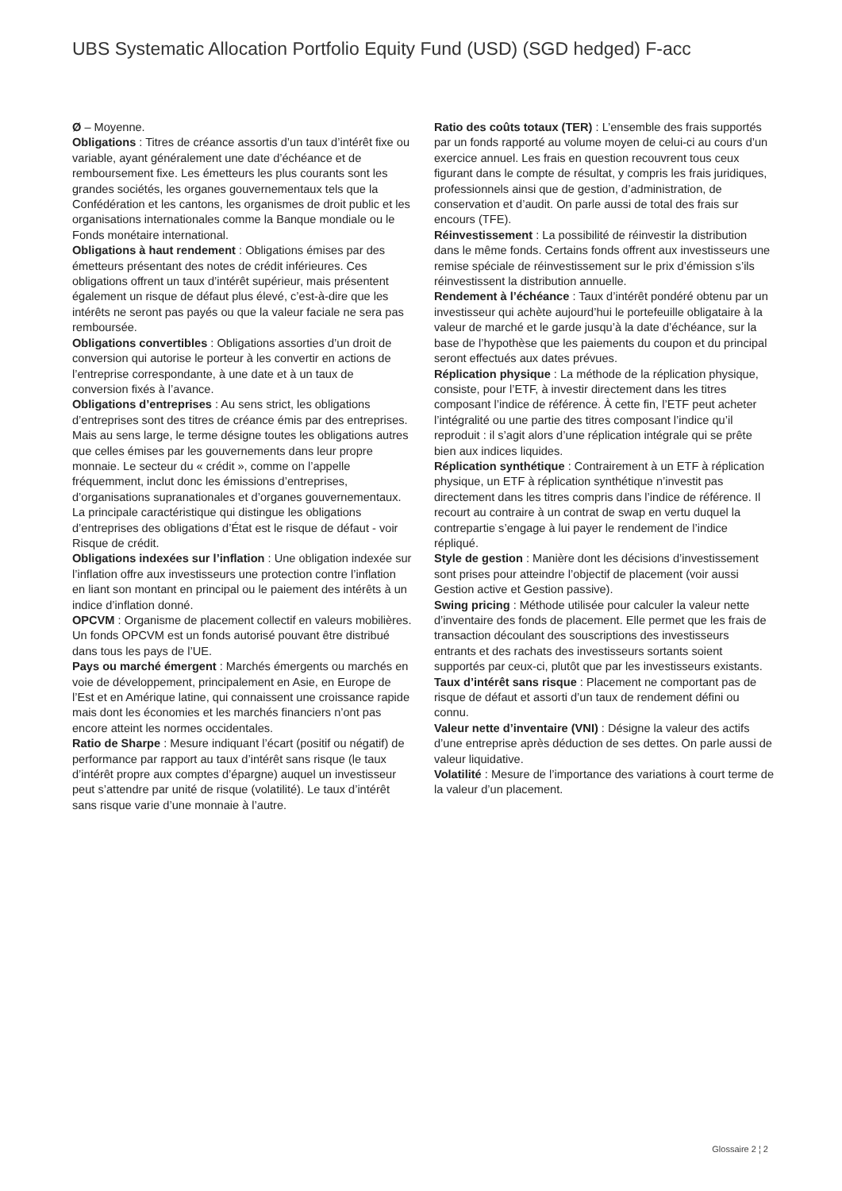UBS Systematic Allocation Portfolio Equity Fund (USD) (SGD hedged) F-acc
Ø – Moyenne.
Obligations : Titres de créance assortis d’un taux d’intérêt fixe ou variable, ayant généralement une date d’échéance et de remboursement fixe. Les émetteurs les plus courants sont les grandes sociétés, les organes gouvernementaux tels que la Confédération et les cantons, les organismes de droit public et les organisations internationales comme la Banque mondiale ou le Fonds monétaire international.
Obligations à haut rendement : Obligations émises par des émetteurs présentant des notes de crédit inférieures. Ces obligations offrent un taux d’intérêt supérieur, mais présentent également un risque de défaut plus élevé, c’est-à-dire que les intérêts ne seront pas payés ou que la valeur faciale ne sera pas remboursée.
Obligations convertibles : Obligations assorties d’un droit de conversion qui autorise le porteur à les convertir en actions de l’entreprise correspondante, à une date et à un taux de conversion fixés à l’avance.
Obligations d’entreprises : Au sens strict, les obligations d’entreprises sont des titres de créance émis par des entreprises. Mais au sens large, le terme désigne toutes les obligations autres que celles émises par les gouvernements dans leur propre monnaie. Le secteur du « crédit », comme on l’appelle fréquemment, inclut donc les émissions d’entreprises, d’organisations supranationales et d’organes gouvernementaux. La principale caractéristique qui distingue les obligations d’entreprises des obligations d’État est le risque de défaut - voir Risque de crédit.
Obligations indexées sur l’inflation : Une obligation indexée sur l’inflation offre aux investisseurs une protection contre l’inflation en liant son montant en principal ou le paiement des intérêts à un indice d’inflation donné.
OPCVM : Organisme de placement collectif en valeurs mobilières. Un fonds OPCVM est un fonds autorisé pouvant être distribué dans tous les pays de l’UE.
Pays ou marché émergent : Marchés émergents ou marchés en voie de développement, principalement en Asie, en Europe de l’Est et en Amérique latine, qui connaissent une croissance rapide mais dont les économies et les marchés financiers n’ont pas encore atteint les normes occidentales.
Ratio de Sharpe : Mesure indiquant l’écart (positif ou négatif) de performance par rapport au taux d’intérêt sans risque (le taux d’intérêt propre aux comptes d’épargne) auquel un investisseur peut s’attendre par unité de risque (volatilité). Le taux d’intérêt sans risque varie d’une monnaie à l’autre.
Ratio des coûts totaux (TER) : L’ensemble des frais supportés par un fonds rapporté au volume moyen de celui-ci au cours d’un exercice annuel. Les frais en question recouvrent tous ceux figurant dans le compte de résultat, y compris les frais juridiques, professionnels ainsi que de gestion, d’administration, de conservation et d’audit. On parle aussi de total des frais sur encours (TFE).
Réinvestissement : La possibilité de réinvestir la distribution dans le même fonds. Certains fonds offrent aux investisseurs une remise spéciale de réinvestissement sur le prix d’émission s’ils réinvestissent la distribution annuelle.
Rendement à l’échéance : Taux d’intérêt pondéré obtenu par un investisseur qui achète aujourd’hui le portefeuille obligataire à la valeur de marché et le garde jusqu’à la date d’échéance, sur la base de l’hypothèse que les paiements du coupon et du principal seront effectués aux dates prévues.
Réplication physique : La méthode de la réplication physique, consiste, pour l’ETF, à investir directement dans les titres composant l’indice de référence. À cette fin, l’ETF peut acheter l’intégralité ou une partie des titres composant l’indice qu’il reproduit : il s’agit alors d’une réplication intégrale qui se prête bien aux indices liquides.
Réplication synthétique : Contrairement à un ETF à réplication physique, un ETF à réplication synthétique n’investit pas directement dans les titres compris dans l’indice de référence. Il recourt au contraire à un contrat de swap en vertu duquel la contrepartie s’engage à lui payer le rendement de l’indice répliqué.
Style de gestion : Manière dont les décisions d’investissement sont prises pour atteindre l’objectif de placement (voir aussi Gestion active et Gestion passive).
Swing pricing : Méthode utilisée pour calculer la valeur nette d’inventaire des fonds de placement. Elle permet que les frais de transaction découlant des souscriptions des investisseurs entrants et des rachats des investisseurs sortants soient supportés par ceux-ci, plutôt que par les investisseurs existants.
Taux d’intérêt sans risque : Placement ne comportant pas de risque de défaut et assorti d’un taux de rendement défini ou connu.
Valeur nette d’inventaire (VNI) : Désigne la valeur des actifs d’une entreprise après déduction de ses dettes. On parle aussi de valeur liquidative.
Volatilité : Mesure de l’importance des variations à court terme de la valeur d’un placement.
Glossaire 2 ¦ 2